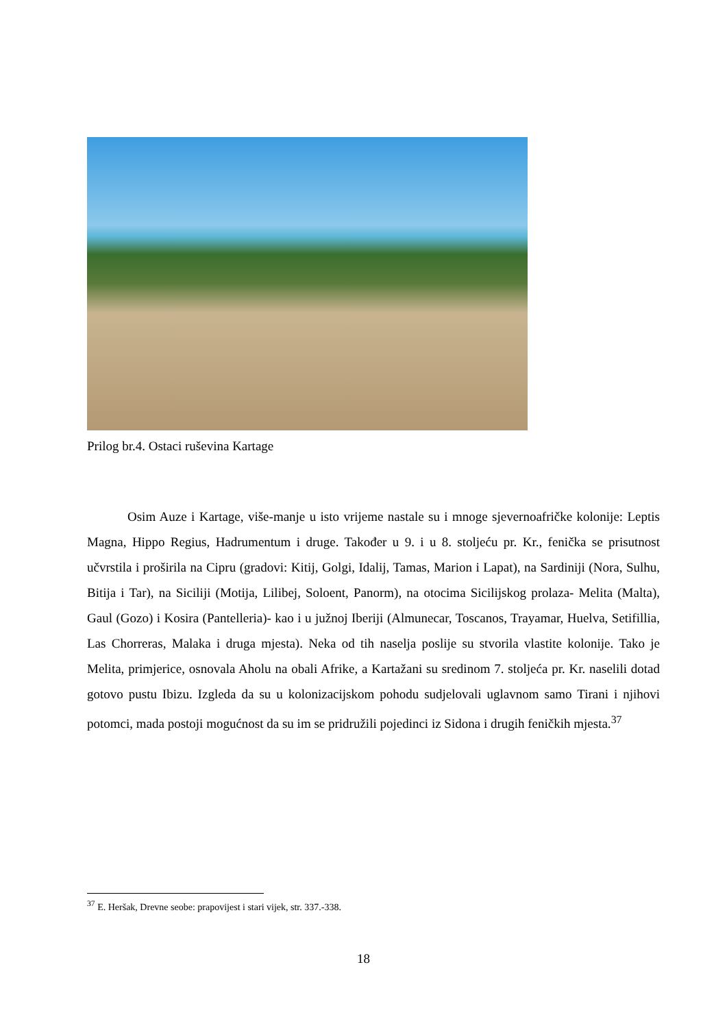Prilog br.4. Ostaci ruševina Kartage
Osim Auze i Kartage, više-manje u isto vrijeme nastale su i mnoge sjevernoafričke kolonije: Leptis Magna, Hippo Regius, Hadrumentum i druge. Također u 9. i u 8. stoljeću pr. Kr., fenička se prisutnost učvrstila i proširila na Cipru (gradovi: Kitij, Golgi, Idalij, Tamas, Marion i Lapat), na Sardiniji (Nora, Sulhu, Bitija i Tar), na Siciliji (Motija, Lilibej, Soloent, Panorm), na otocima Sicilijskog prolaza- Melita (Malta), Gaul (Gozo) i Kosira (Pantelleria)- kao i u južnoj Iberiji (Almunecar, Toscanos, Trayamar, Huelva, Setifillia, Las Chorreras, Malaka i druga mjesta). Neka od tih naselja poslije su stvorila vlastite kolonije. Tako je Melita, primjerice, osnovala Aholu na obali Afrike, a Kartažani su sredinom 7. stoljeća pr. Kr. naselili dotad gotovo pustu Ibizu. Izgleda da su u kolonizacijskom pohodu sudjelovali uglavnom samo Tirani i njihovi potomci, mada postoji mogućnost da su im se pridružili pojedinci iz Sidona i drugih feničkih mjesta.<sup>37</sup>
<sup>37</sup> E. Heršak, Drevne seobe: prapovijest i stari vijek, str. 337.-338.
18